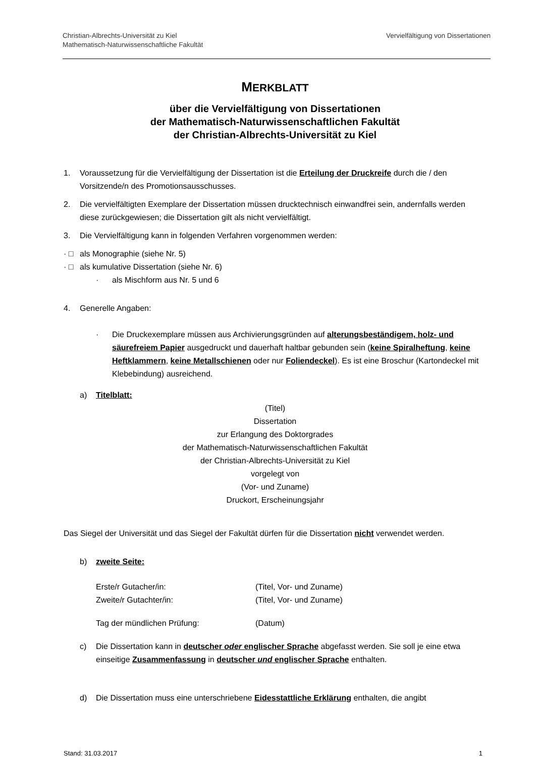Christian-Albrechts-Universität zu Kiel
Mathematisch-Naturwissenschaftliche Fakultät
Vervielfältigung von Dissertationen
MERKBLATT
über die Vervielfältigung von Dissertationen
der Mathematisch-Naturwissenschaftlichen Fakultät
der Christian-Albrechts-Universität zu Kiel
1. Voraussetzung für die Vervielfältigung der Dissertation ist die Erteilung der Druckreife durch die / den Vorsitzende/n des Promotionsausschusses.
2. Die vervielfältigten Exemplare der Dissertation müssen drucktechnisch einwandfrei sein, andernfalls werden diese zurückgewiesen; die Dissertation gilt als nicht vervielfältigt.
3. Die Vervielfältigung kann in folgenden Verfahren vorgenommen werden:
· □ als Monographie (siehe Nr. 5)
· □ als kumulative Dissertation (siehe Nr. 6)
· als Mischform aus Nr. 5 und 6
4. Generelle Angaben:
· Die Druckexemplare müssen aus Archivierungsgründen auf alterungsbeständigem, holz- und säurefreiem Papier ausgedruckt und dauerhaft haltbar gebunden sein (keine Spiralheftung, keine Heftklammern, keine Metallschienen oder nur Foliendeckel). Es ist eine Broschur (Kartondeckel mit Klebebindung) ausreichend.
a) Titelblatt:
(Titel)
Dissertation
zur Erlangung des Doktorgrades
der Mathematisch-Naturwissenschaftlichen Fakultät
der Christian-Albrechts-Universität zu Kiel
vorgelegt von
(Vor- und Zuname)
Druckort, Erscheinungsjahr
Das Siegel der Universität und das Siegel der Fakultät dürfen für die Dissertation nicht verwendet werden.
b) zweite Seite:
| Erste/r Gutacher/in: | (Titel, Vor- und Zuname) |
| Zweite/r Gutachter/in: | (Titel, Vor- und Zuname) |
| Tag der mündlichen Prüfung: | (Datum) |
c) Die Dissertation kann in deutscher oder englischer Sprache abgefasst werden. Sie soll je eine etwa einseitige Zusammenfassung in deutscher und englischer Sprache enthalten.
d) Die Dissertation muss eine unterschriebene Eidesstattliche Erklärung enthalten, die angibt
Stand: 31.03.2017 1